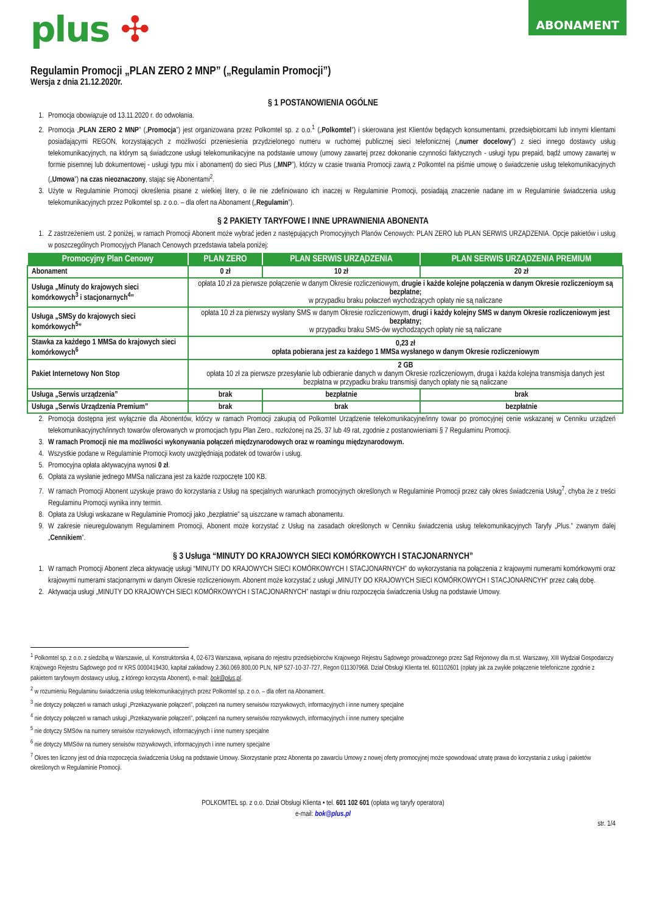ABONAMENT
plus ✣
Regulamin Promocji „PLAN ZERO 2 MNP” („Regulamin Promocji”)
Wersja z dnia 21.12.2020r.
§ 1 POSTANOWIENIA OGÓLNE
1. Promocja obowiązuje od 13.11.2020 r. do odwołania.
2. Promocja „PLAN ZERO 2 MNP” („Promocja”) jest organizowana przez Polkomtel sp. z o.o.<sup>1</sup> („Polkomtel”) i skierowana jest Klientów będących konsumentami, przedsiębiorcami lub innymi klientami posiadającymi REGON, korzystających z możliwości przeniesienia przydzielonego numeru w ruchomej publicznej sieci telefonicznej („numer docelowy”) z sieci innego dostawcy usług telekomunikacyjnych, na którym są świadczone usługi telekomunikacyjne na podstawie umowy (umowy zawartej przez dokonanie czynności faktycznych - usługi typu prepaid, bądź umowy zawartej w formie pisemnej lub dokumentowej - usługi typu mix i abonament) do sieci Plus („MNP”), którzy w czasie trwania Promocji zawrą z Polkomtel na piśmie umowę o świadczenie usług telekomunikacyjnych („Umowa”) na czas nieoznaczony, stając się Abonentami<sup>2</sup>.
3. Użyte w Regulaminie Promocji określenia pisane z wielkiej litery, o ile nie zdefiniowano ich inaczej w Regulaminie Promocji, posiadają znaczenie nadane im w Regulaminie świadczenia usług telekomunikacyjnych przez Polkomtel sp. z o.o. – dla ofert na Abonament („Regulamin”).
§ 2 PAKIETY TARYFOWE I INNE UPRAWNIENIA ABONENTA
1. Z zastrzeżeniem ust. 2 poniżej, w ramach Promocji Abonent może wybrać jeden z następujących Promocyjnych Planów Cenowych: PLAN ZERO lub PLAN SERWIS URZĄDZENIA. Opcje pakietów i usług w poszczególnych Promocyjych Planach Cenowych przedstawia tabela poniżej:
| Promocyjny Plan Cenowy | PLAN ZERO | PLAN SERWIS URZĄDZENIA | PLAN SERWIS URZĄDZENIA PREMIUM |
| --- | --- | --- | --- |
| Abonament | 0 zł | 10 zł | 20 zł |
| Usługa „Minuty do krajowych sieci komórkowych<sup>3</sup> i stacjonarnych<sup>4</sup>” | opłata 10 zł za pierwsze połączenie w danym Okresie rozliczeniowym, drugie i każde kolejne połączenia w danym Okresie rozliczenioym są bezpłatne; w przypadku braku połaczeń wychodzących opłaty nie są naliczane | | |
| Usługa „SMSy do krajowych sieci komórkowych<sup>5</sup>” | opłata 10 zł za pierwszy wysłany SMS w danym Okresie rozliczeniowym, drugi i każdy kolejny SMS w danym Okresie rozliczeniowym jest bezpłatny; w przypadku braku SMS-ów wychodzących opłaty nie są naliczane | | |
| Stawka za każdego 1 MMSa do krajowych sieci komórkowych<sup>6</sup> | 0,23 zł opłata pobierana jest za każdego 1 MMSa wysłanego w danym Okresie rozliczeniowym | | |
| Pakiet Internetowy Non Stop | 2 GB opłata 10 zł za pierwsze przesyłanie lub odbieranie danych w danym Okresie rozliczeniowym, druga i każda kolejna transmisja danych jest bezpłatna w przypadku braku transmisji danych opłaty nie są naliczane | | |
| Usługa „Serwis urządzenia” | brak | bezpłatnie | brak |
| Usługa „Serwis Urządzenia Premium” | brak | brak | bezpłatnie |
2. Promocja dostępna jest wyłącznie dla Abonentów, którzy w ramach Promocji zakupią od Polkomtel Urządzenie telekomunikacyjne/inny towar po promocyjnej cenie wskazanej w Cenniku urządzeń telekomunikacyjnych/innych towarów oferowanych w promocjach typu Plan Zero., rozłożonej na 25, 37 lub 49 rat, zgodnie z postanowieniami § 7 Regulaminu Promocji.
3. W ramach Promocji nie ma możliwości wykonywania połączeń międzynarodowych oraz w roamingu międzynarodowym.
4. Wszystkie podane w Regulaminie Promocji kwoty uwzględniają podatek od towarów i usług.
5. Promocyjna opłata aktywacyjna wynosi 0 zł.
6. Opłata za wysłanie jednego MMSa naliczana jest za każde rozpoczęte 100 KB.
7. W ramach Promocji Abonent uzyskuje prawo do korzystania z Usług na specjalnych warunkach promocyjnych określonych w Regulaminie Promocji przez cały okres świadczenia Usług<sup>7</sup>, chyba że z treści Regulaminu Promocji wynika inny termin.
8. Opłata za Usługi wskazane w Regulaminie Promocji jako „bezpłatnie” są uiszczane w ramach abonamentu.
9. W zakresie nieuregulowanym Regulaminem Promocji, Abonent może korzystać z Usług na zasadach określonych w Cenniku świadczenia usług telekomunikacyjnych Taryfy „Plus.” zwanym dalej „Cennikiem”.
§ 3 Usługa “MINUTY DO KRAJOWYCH SIECI KOMÓRKOWYCH I STACJONARNYCH”
1. W ramach Promocji Abonent zleca aktywację usługi “MINUTY DO KRAJOWYCH SIECI KOMÓRKOWYCH I STACJONARNYCH” do wykorzystania na połączenia z krajowymi numerami komórkowymi oraz krajowymi numerami stacjonarnymi w danym Okresie rozliczeniowym. Abonent może korzystać z usługi „MINUTY DO KRAJOWYCH SIECI KOMÓRKOWYCH I STACJONARNCYH” przez całą dobę.
2. Aktywacja usługi „MINUTY DO KRAJOWYCH SIECI KOMÓRKOWYCH I STACJONARNYCH” nastąpi w dniu rozpoczęcia świadczenia Usług na podstawie Umowy.
<sup>1</sup> Polkomtel sp. z o.o. z siedzibą w Warszawie, ul. Konstruktorska 4, 02-673 Warszawa, wpisana do rejestru przedsiębiorców Krajowego Rejestru Sądowego prowadzonego przez Sąd Rejonowy dla m.st. Warszawy, XIII Wydział Gospodarczy Krajowego Rejestru Sądowego pod nr KRS 0000419430, kapitał zakładowy 2.360.069.800,00 PLN, NIP 527-10-37-727, Regon 011307968. Dział Obsługi Klienta tel. 601102601 (opłaty jak za zwykłe połączenie telefoniczne zgodnie z pakietem taryfowym dostawcy usług, z którego korzysta Abonent), e-mail: bok@plus.pl.
<sup>2</sup> w rozumieniu Regulaminu świadczenia usług telekomunikacyjnych przez Polkomtel sp. z o.o. – dla ofert na Abonament.
<sup>3</sup> nie dotyczy połączeń w ramach usługi „Przekazywanie połączeń”, połączeń na numery serwisów rozrywkowych, informacyjnych i inne numery specjalne
<sup>4</sup> nie dotyczy połączeń w ramach usługi „Przekazywanie połączeń”, połączeń na numery serwisów rozrywkowych, informacyjnych i inne numery specjalne
<sup>5</sup> nie dotyczy SMSów na numery serwisów rozrywkowych, informacyjnych i inne numery specjalne
<sup>6</sup> nie dotyczy MMSów na numery serwisów rozrywkowych, informacyjnych i inne numery specjalne
<sup>7</sup> Okres ten liczony jest od dnia rozpoczęcia świadczenia Usług na podstawie Umowy. Skorzystanie przez Abonenta po zawarciu Umowy z nowej oferty promocyjnej może spowodować utratę prawa do korzystania z usług i pakietów określonych w Regulaminie Promocji.
POLKOMTEL sp. z o.o. Dział Obsługi Klienta • tel. 601 102 601 (opłata wg taryfy operatora)
e-mail: bok@plus.pl
str. 1/4